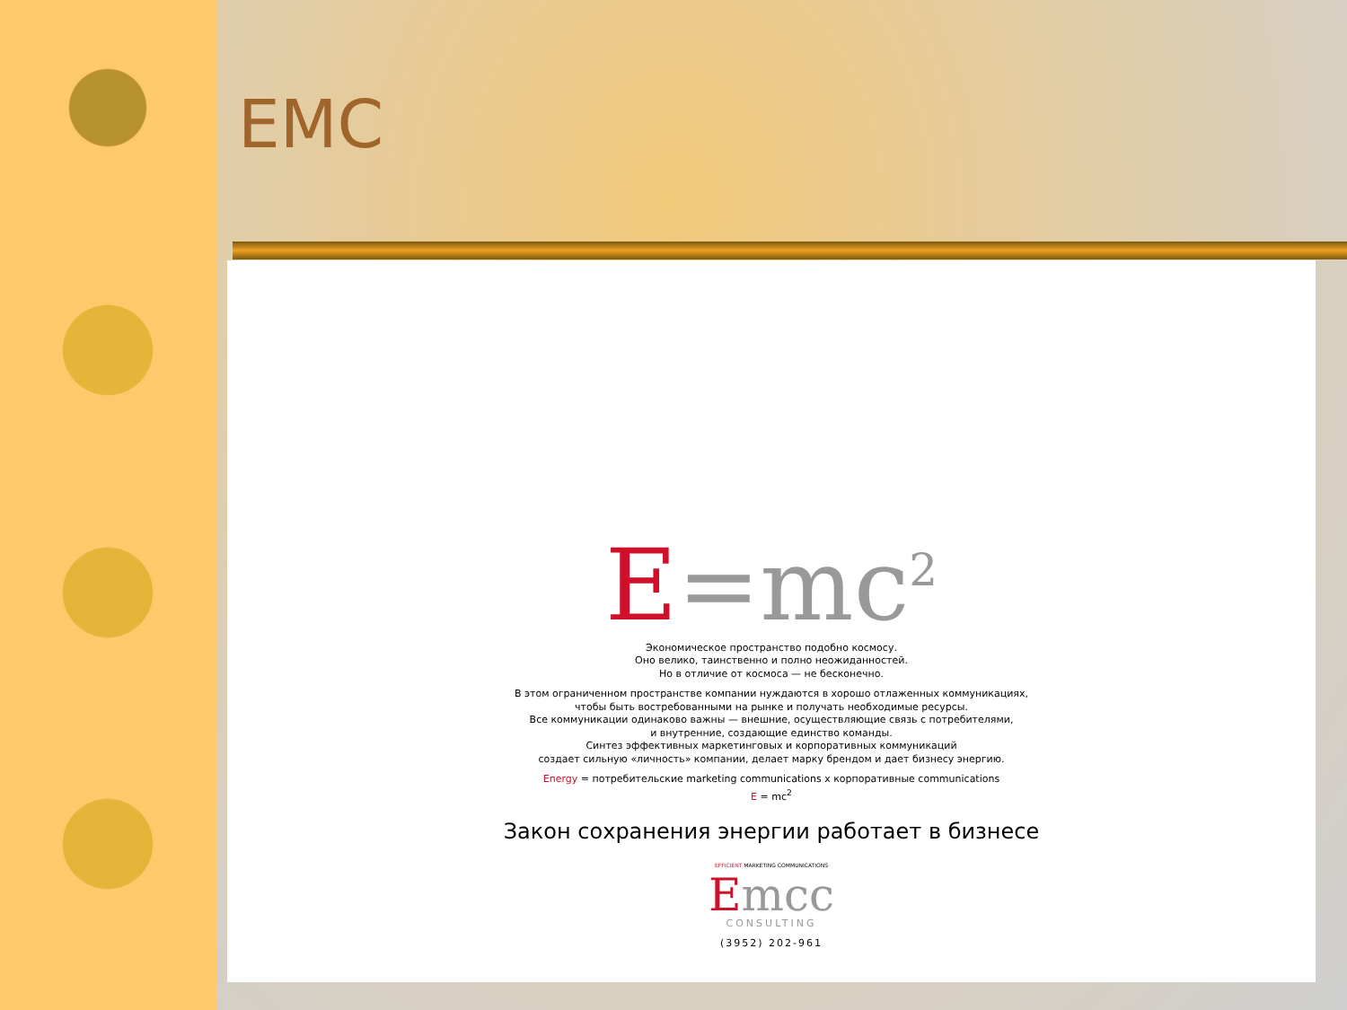EMC
E=mc<sup>2</sup>
Экономическое пространство подобно космосу.
Оно велико, таинственно и полно неожиданностей.
Но в отличие от космоса — не бесконечно.
В этом ограниченном пространстве компании нуждаются в хорошо отлаженных коммуникациях,
чтобы быть востребованными на рынке и получать необходимые ресурсы.
Все коммуникации одинаково важны — внешние, осуществляющие связь с потребителями,
и внутренние, создающие единство команды.
Синтез эффективных маркетинговых и корпоративных коммуникаций
создает сильную «личность» компании, делает марку брендом и дает бизнесу энергию.
Energy = потребительские marketing communications x корпоративные communications
E = mc<sup>2</sup>
Закон сохранения энергии работает в бизнесе
EFFICIENT MARKETING COMMUNICATIONS
Emcc
CONSULTING
(3952) 202-961